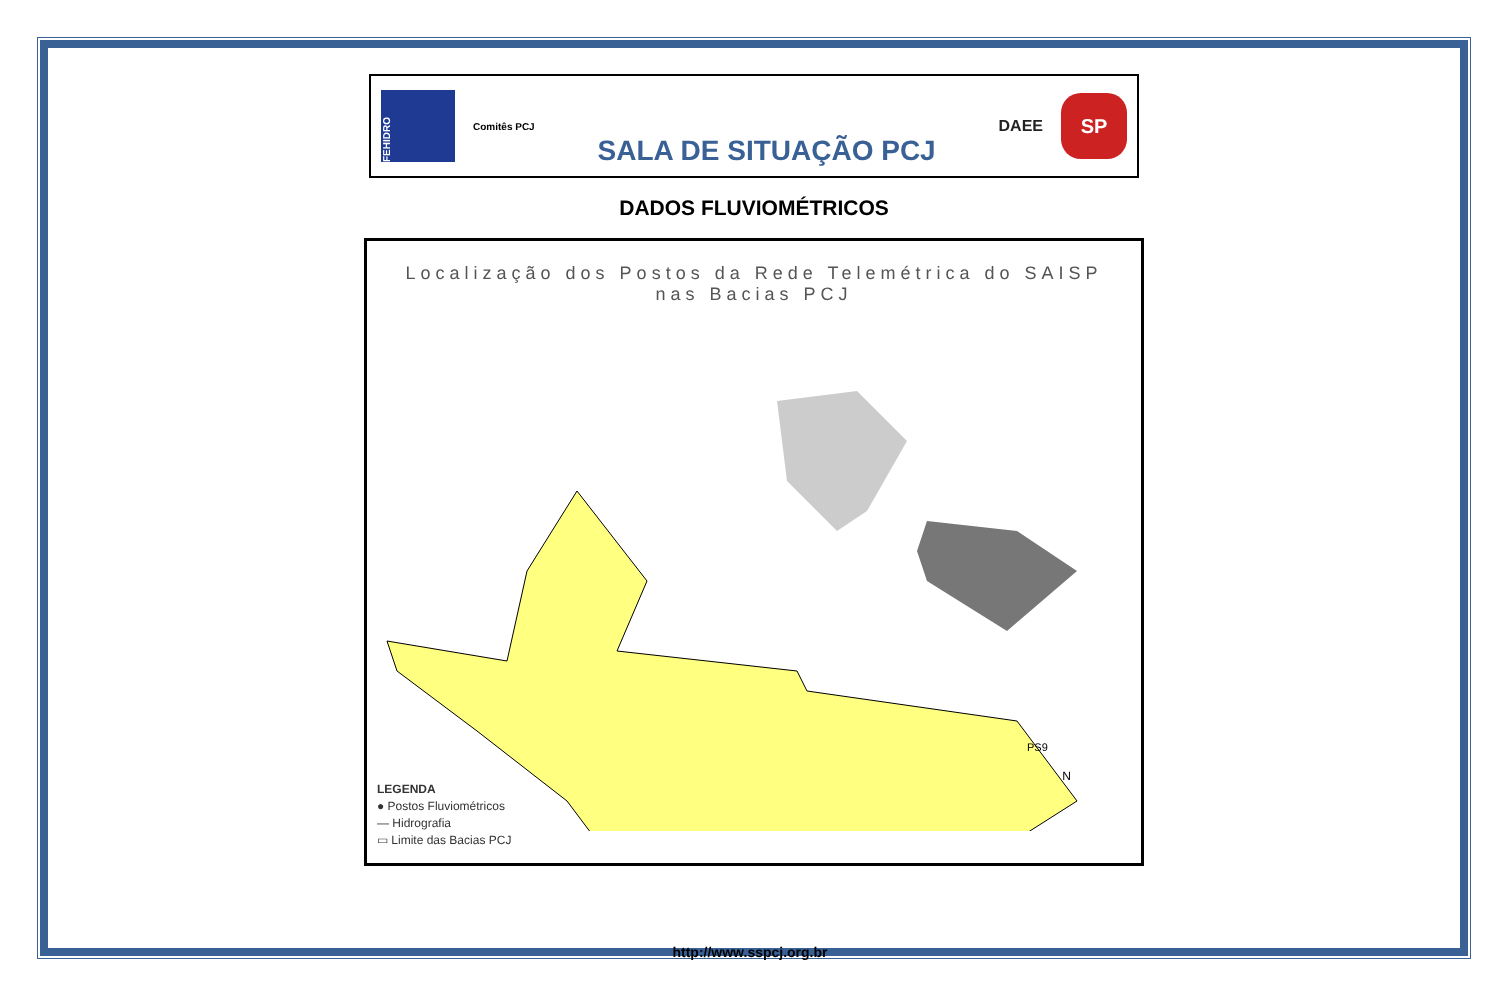FEHIDRO
Comitês PCJ
SALA DE SITUAÇÃO PCJ
DAEE
SP
DADOS FLUVIOMÉTRICOS
Localização dos Postos da Rede Telemétrica do SAISP
nas Bacias PCJ
PS9
N
LEGENDA
● Postos Fluviométricos
— Hidrografia
▭ Limite das Bacias PCJ
http://www.sspcj.org.br